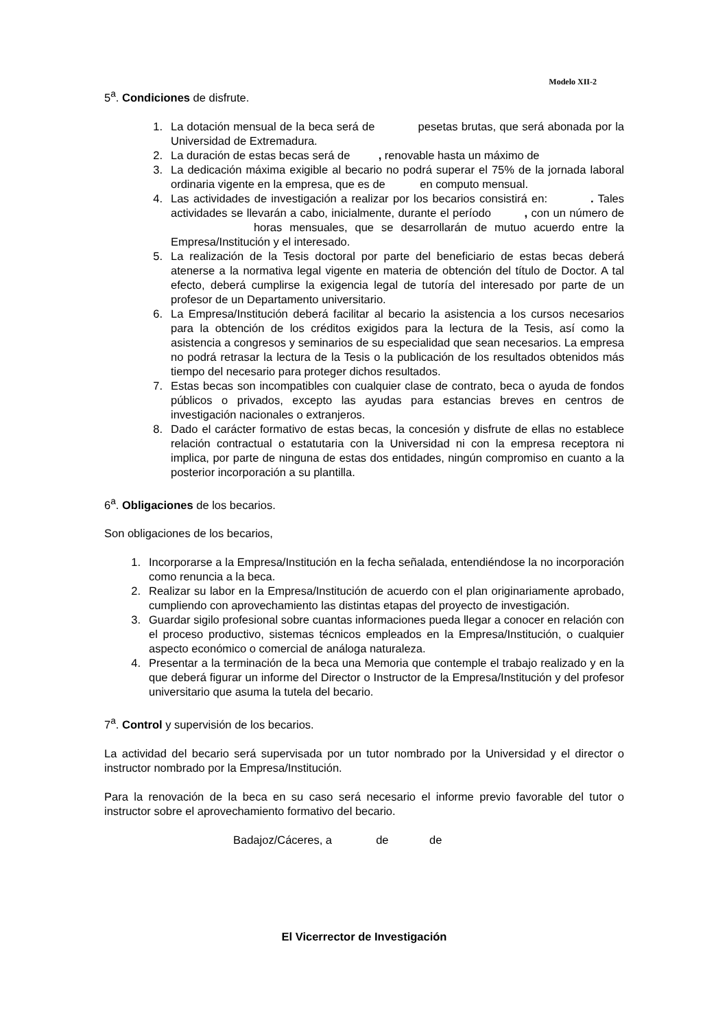Modelo XII-2
5<sup>a</sup>. Condiciones de disfrute.
1. La dotación mensual de la beca será de pesetas brutas, que será abonada por la Universidad de Extremadura.
2. La duración de estas becas será de , renovable hasta un máximo de
3. La dedicación máxima exigible al becario no podrá superar el 75% de la jornada laboral ordinaria vigente en la empresa, que es de en computo mensual.
4. Las actividades de investigación a realizar por los becarios consistirá en: . Tales actividades se llevarán a cabo, inicialmente, durante el período , con un número de horas mensuales, que se desarrollarán de mutuo acuerdo entre la Empresa/Institución y el interesado.
5. La realización de la Tesis doctoral por parte del beneficiario de estas becas deberá atenerse a la normativa legal vigente en materia de obtención del título de Doctor. A tal efecto, deberá cumplirse la exigencia legal de tutoría del interesado por parte de un profesor de un Departamento universitario.
6. La Empresa/Institución deberá facilitar al becario la asistencia a los cursos necesarios para la obtención de los créditos exigidos para la lectura de la Tesis, así como la asistencia a congresos y seminarios de su especialidad que sean necesarios. La empresa no podrá retrasar la lectura de la Tesis o la publicación de los resultados obtenidos más tiempo del necesario para proteger dichos resultados.
7. Estas becas son incompatibles con cualquier clase de contrato, beca o ayuda de fondos públicos o privados, excepto las ayudas para estancias breves en centros de investigación nacionales o extranjeros.
8. Dado el carácter formativo de estas becas, la concesión y disfrute de ellas no establece relación contractual o estatutaria con la Universidad ni con la empresa receptora ni implica, por parte de ninguna de estas dos entidades, ningún compromiso en cuanto a la posterior incorporación a su plantilla.
6<sup>a</sup>. Obligaciones de los becarios.
Son obligaciones de los becarios,
1. Incorporarse a la Empresa/Institución en la fecha señalada, entendiéndose la no incorporación como renuncia a la beca.
2. Realizar su labor en la Empresa/Institución de acuerdo con el plan originariamente aprobado, cumpliendo con aprovechamiento las distintas etapas del proyecto de investigación.
3. Guardar sigilo profesional sobre cuantas informaciones pueda llegar a conocer en relación con el proceso productivo, sistemas técnicos empleados en la Empresa/Institución, o cualquier aspecto económico o comercial de análoga naturaleza.
4. Presentar a la terminación de la beca una Memoria que contemple el trabajo realizado y en la que deberá figurar un informe del Director o Instructor de la Empresa/Institución y del profesor universitario que asuma la tutela del becario.
7<sup>a</sup>. Control y supervisión de los becarios.
La actividad del becario será supervisada por un tutor nombrado por la Universidad y el director o instructor nombrado por la Empresa/Institución.
Para la renovación de la beca en su caso será necesario el informe previo favorable del tutor o instructor sobre el aprovechamiento formativo del becario.
Badajoz/Cáceres, a de de
El Vicerrector de Investigación